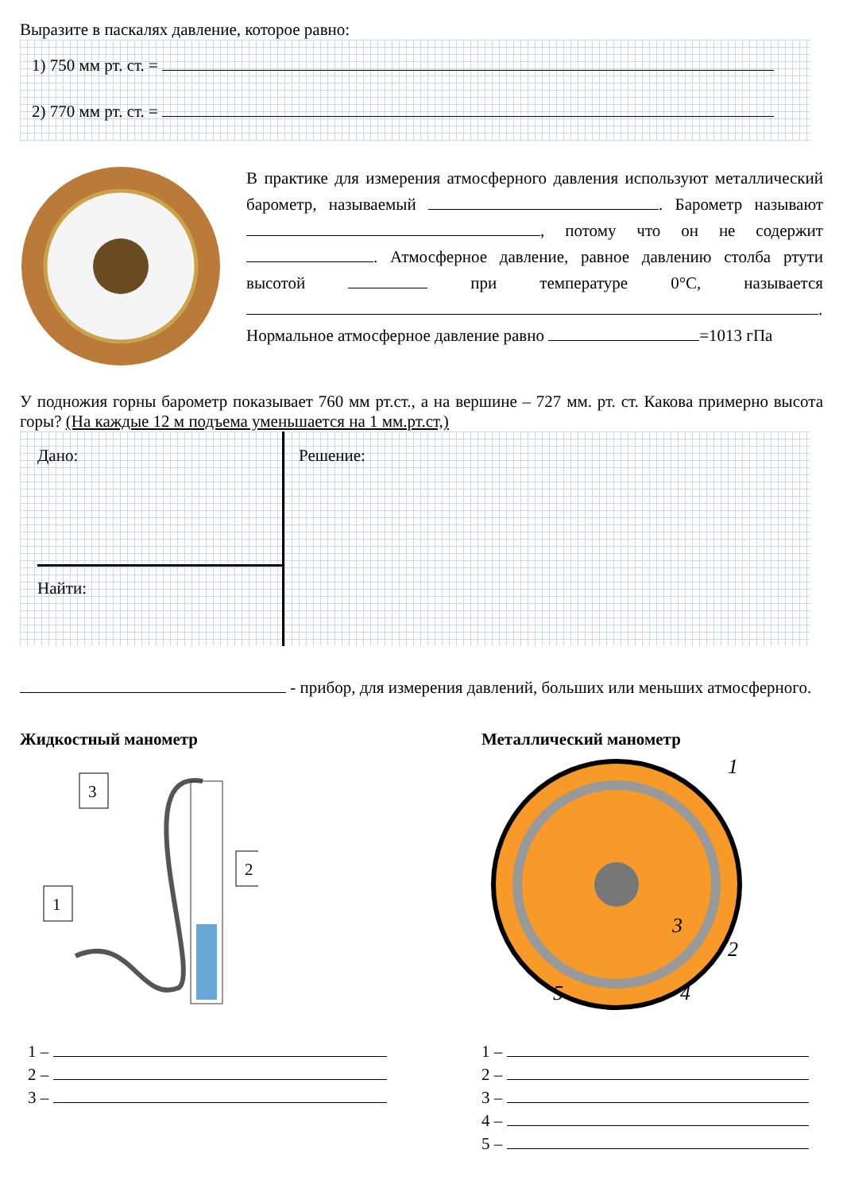Выразите в паскалях давление, которое равно:
1) 750 мм рт. ст. =
2) 770 мм рт. ст. =
В практике для измерения атмосферного давления используют металлический барометр, называемый . Барометр называют , потому что он не содержит . Атмосферное давление, равное давлению столба ртути высотой при температуре 0°С, называется . Нормальное атмосферное давление равно =1013 гПа
У подножия горны барометр показывает 760 мм рт.ст., а на вершине – 727 мм. рт. ст. Какова примерно высота горы? (На каждые 12 м подъема уменьшается на 1 мм.рт.ст,)
Дано:
Найти:
Решение:
- прибор, для измерения давлений, больших или меньших атмосферного.
Жидкостный манометр
3
2
1
1 –
2 –
3 –
Металлический манометр
1
2
3
4
5
1 –
2 –
3 –
4 –
5 –